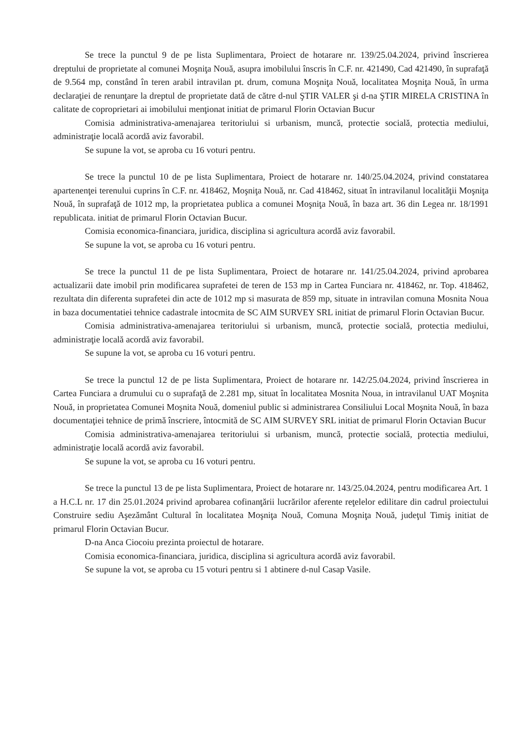Se trece la punctul 9 de pe lista Suplimentara, Proiect de hotarare nr. 139/25.04.2024, privind înscrierea dreptului de proprietate al comunei Moşniţa Nouă, asupra imobilului înscris în C.F. nr. 421490, Cad 421490, în suprafaţă de 9.564 mp, constând în teren arabil intravilan pt. drum, comuna Moşniţa Nouă, localitatea Moşniţa Nouă, în urma declaraţiei de renunţare la dreptul de proprietate dată de către d-nul ŞTIR VALER şi d-na ŞTIR MIRELA CRISTINA în calitate de coproprietari ai imobilului menţionat initiat de primarul Florin Octavian Bucur
Comisia administrativa-amenajarea teritoriului si urbanism, muncă, protectie socială, protectia mediului, administraţie locală acordă aviz favorabil.
Se supune la vot, se aproba cu 16 voturi pentru.
Se trece la punctul 10 de pe lista Suplimentara, Proiect de hotarare nr. 140/25.04.2024, privind constatarea apartenenţei terenului cuprins în C.F. nr. 418462, Moşniţa Nouă, nr. Cad 418462, situat în intravilanul localităţii Moşniţa Nouă, în suprafaţă de 1012 mp, la proprietatea publica a comunei Moşniţa Nouă, în baza art. 36 din Legea nr. 18/1991 republicata. initiat de primarul Florin Octavian Bucur.
Comisia economica-financiara, juridica, disciplina si agricultura acordă aviz favorabil.
Se supune la vot, se aproba cu 16 voturi pentru.
Se trece la punctul 11 de pe lista Suplimentara, Proiect de hotarare nr. 141/25.04.2024, privind aprobarea actualizarii date imobil prin modificarea suprafetei de teren de 153 mp in Cartea Funciara nr. 418462, nr. Top. 418462, rezultata din diferenta suprafetei din acte de 1012 mp si masurata de 859 mp, situate in intravilan comuna Mosnita Noua in baza documentatiei tehnice cadastrale intocmita de SC AIM SURVEY SRL initiat de primarul Florin Octavian Bucur.
Comisia administrativa-amenajarea teritoriului si urbanism, muncă, protectie socială, protectia mediului, administraţie locală acordă aviz favorabil.
Se supune la vot, se aproba cu 16 voturi pentru.
Se trece la punctul 12 de pe lista Suplimentara, Proiect de hotarare nr. 142/25.04.2024, privind înscrierea in Cartea Funciara a drumului cu o suprafaţă de 2.281 mp, situat în localitatea Mosnita Noua, in intravilanul UAT Moşnita Nouă, in proprietatea Comunei Moşnita Nouă, domeniul public si administrarea Consiliului Local Moşnita Nouă, în baza documentaţiei tehnice de primă înscriere, întocmită de SC AIM SURVEY SRL initiat de primarul Florin Octavian Bucur
Comisia administrativa-amenajarea teritoriului si urbanism, muncă, protectie socială, protectia mediului, administraţie locală acordă aviz favorabil.
Se supune la vot, se aproba cu 16 voturi pentru.
Se trece la punctul 13 de pe lista Suplimentara, Proiect de hotarare nr. 143/25.04.2024, pentru modificarea Art. 1 a H.C.L nr. 17 din 25.01.2024 privind aprobarea cofinanţării lucrărilor aferente reţelelor edilitare din cadrul proiectului Construire sediu Aşezământ Cultural în localitatea Moşniţa Nouă, Comuna Moşniţa Nouă, judeţul Timiş initiat de primarul Florin Octavian Bucur.
D-na Anca Ciocoiu prezinta proiectul de hotarare.
Comisia economica-financiara, juridica, disciplina si agricultura acordă aviz favorabil.
Se supune la vot, se aproba cu 15 voturi pentru si 1 abtinere d-nul Casap Vasile.